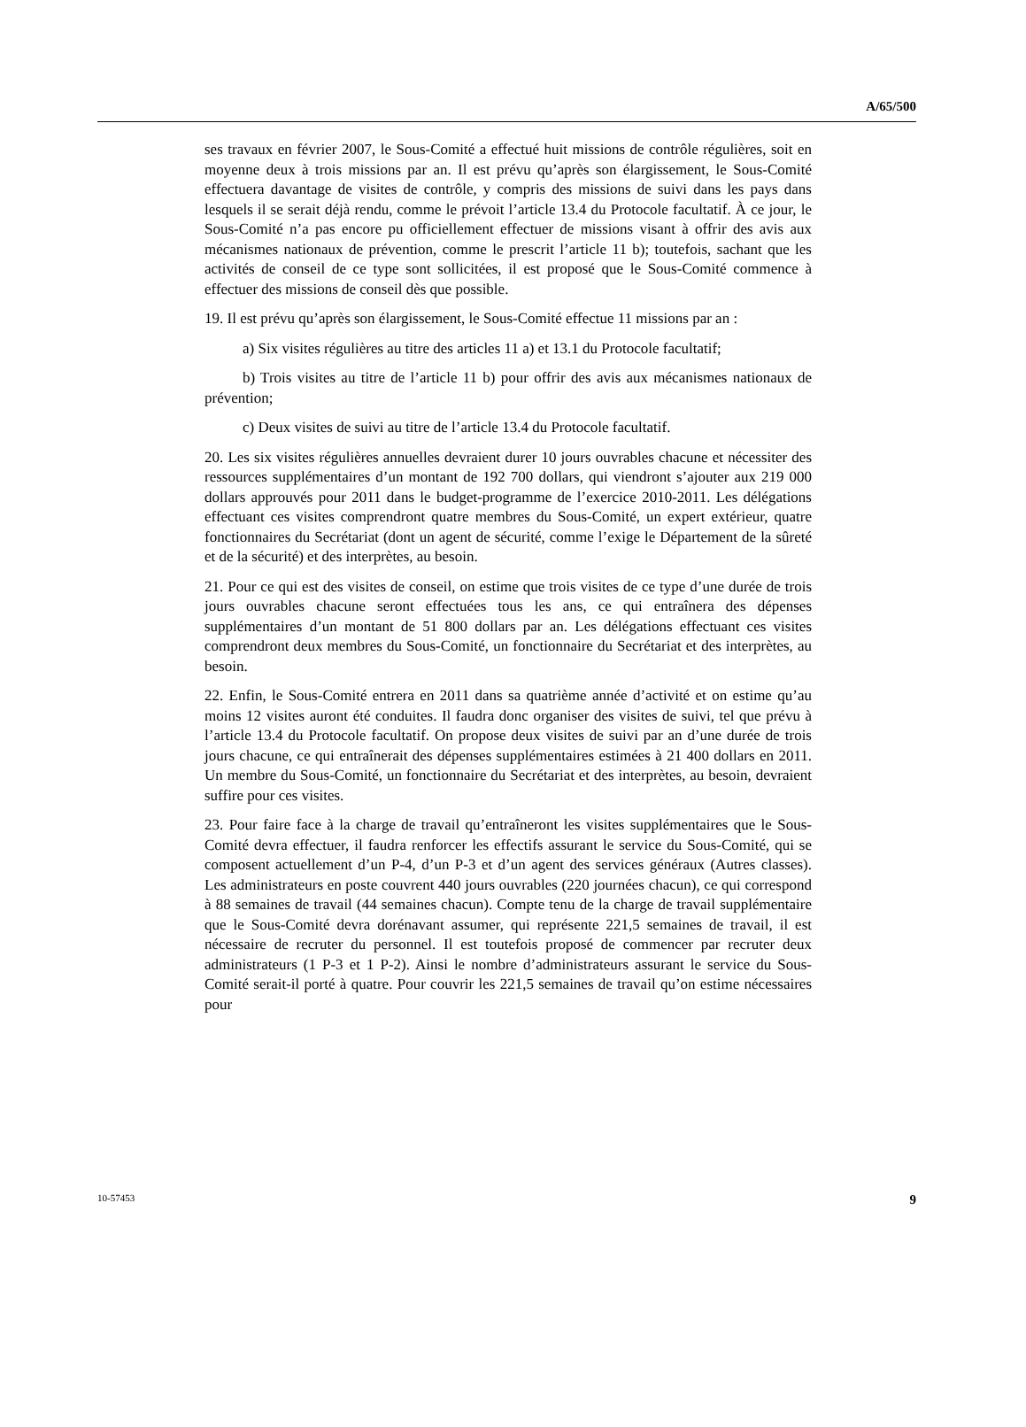A/65/500
ses travaux en février 2007, le Sous-Comité a effectué huit missions de contrôle régulières, soit en moyenne deux à trois missions par an. Il est prévu qu’après son élargissement, le Sous-Comité effectuera davantage de visites de contrôle, y compris des missions de suivi dans les pays dans lesquels il se serait déjà rendu, comme le prévoit l’article 13.4 du Protocole facultatif. À ce jour, le Sous-Comité n’a pas encore pu officiellement effectuer de missions visant à offrir des avis aux mécanismes nationaux de prévention, comme le prescrit l’article 11 b); toutefois, sachant que les activités de conseil de ce type sont sollicitées, il est proposé que le Sous-Comité commence à effectuer des missions de conseil dès que possible.
19. Il est prévu qu’après son élargissement, le Sous-Comité effectue 11 missions par an :
a) Six visites régulières au titre des articles 11 a) et 13.1 du Protocole facultatif;
b) Trois visites au titre de l’article 11 b) pour offrir des avis aux mécanismes nationaux de prévention;
c) Deux visites de suivi au titre de l’article 13.4 du Protocole facultatif.
20. Les six visites régulières annuelles devraient durer 10 jours ouvrables chacune et nécessiter des ressources supplémentaires d’un montant de 192 700 dollars, qui viendront s’ajouter aux 219 000 dollars approuvés pour 2011 dans le budget-programme de l’exercice 2010-2011. Les délégations effectuant ces visites comprendront quatre membres du Sous-Comité, un expert extérieur, quatre fonctionnaires du Secrétariat (dont un agent de sécurité, comme l’exige le Département de la sûreté et de la sécurité) et des interprètes, au besoin.
21. Pour ce qui est des visites de conseil, on estime que trois visites de ce type d’une durée de trois jours ouvrables chacune seront effectuées tous les ans, ce qui entraînera des dépenses supplémentaires d’un montant de 51 800 dollars par an. Les délégations effectuant ces visites comprendront deux membres du Sous-Comité, un fonctionnaire du Secrétariat et des interprètes, au besoin.
22. Enfin, le Sous-Comité entrera en 2011 dans sa quatrième année d’activité et on estime qu’au moins 12 visites auront été conduites. Il faudra donc organiser des visites de suivi, tel que prévu à l’article 13.4 du Protocole facultatif. On propose deux visites de suivi par an d’une durée de trois jours chacune, ce qui entraînerait des dépenses supplémentaires estimées à 21 400 dollars en 2011. Un membre du Sous-Comité, un fonctionnaire du Secrétariat et des interprètes, au besoin, devraient suffire pour ces visites.
23. Pour faire face à la charge de travail qu’entraîneront les visites supplémentaires que le Sous-Comité devra effectuer, il faudra renforcer les effectifs assurant le service du Sous-Comité, qui se composent actuellement d’un P-4, d’un P-3 et d’un agent des services généraux (Autres classes). Les administrateurs en poste couvrent 440 jours ouvrables (220 journées chacun), ce qui correspond à 88 semaines de travail (44 semaines chacun). Compte tenu de la charge de travail supplémentaire que le Sous-Comité devra dorénavant assumer, qui représente 221,5 semaines de travail, il est nécessaire de recruter du personnel. Il est toutefois proposé de commencer par recruter deux administrateurs (1 P-3 et 1 P-2). Ainsi le nombre d’administrateurs assurant le service du Sous-Comité serait-il porté à quatre. Pour couvrir les 221,5 semaines de travail qu’on estime nécessaires pour
10-57453 9